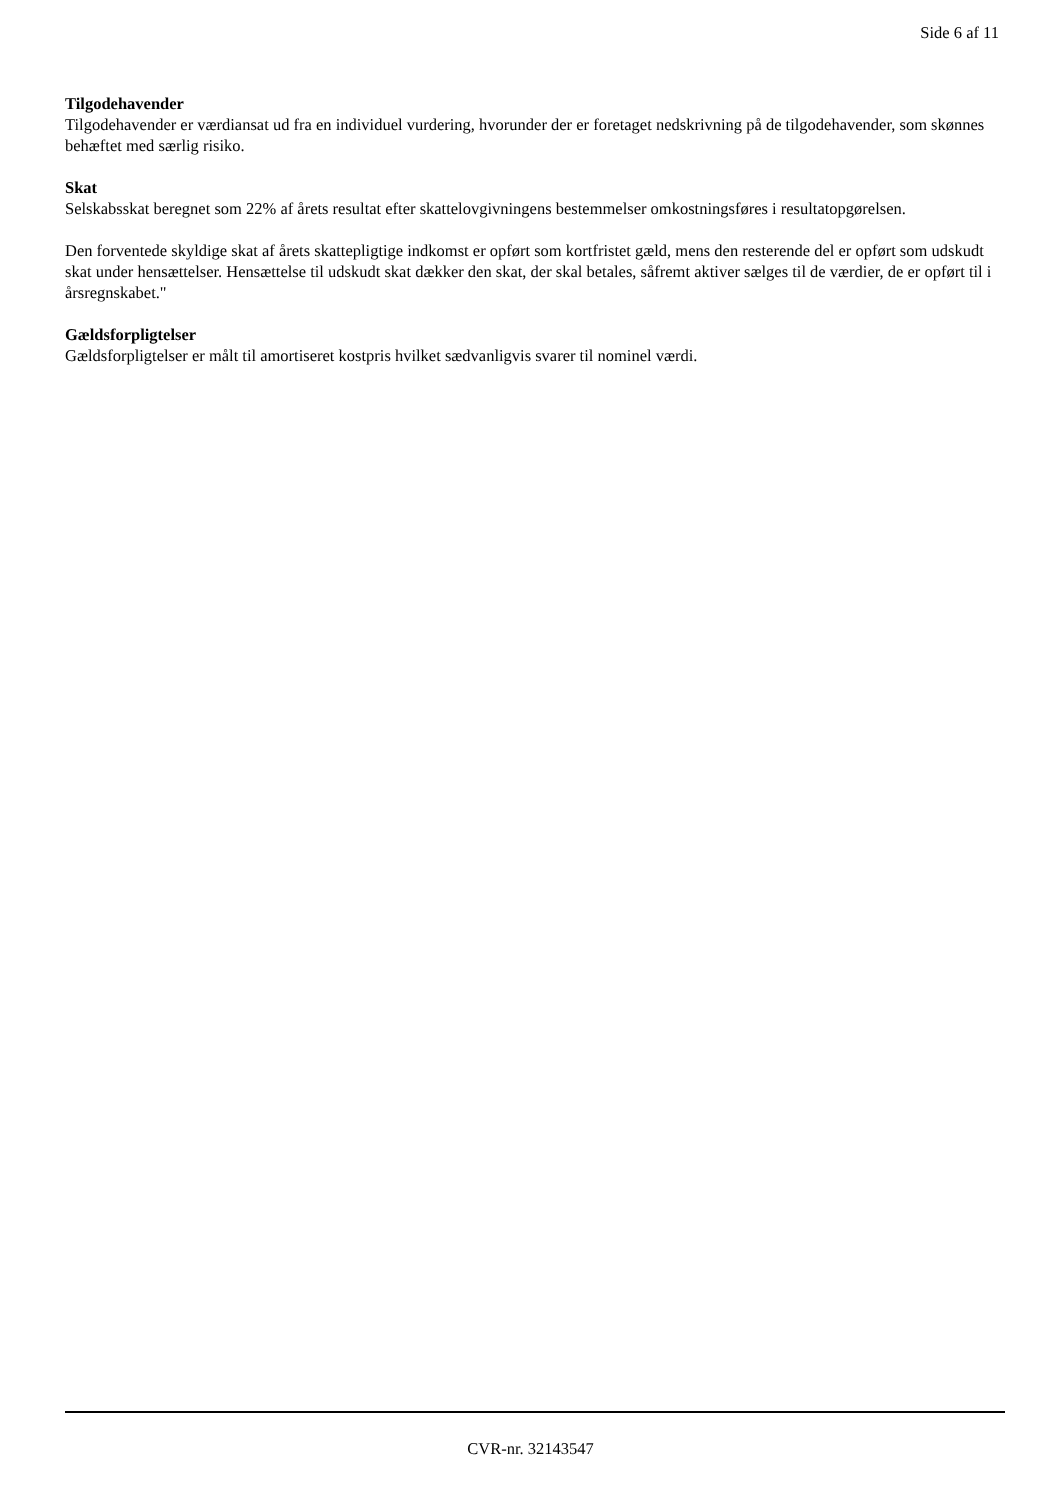Side 6 af 11
Tilgodehavender
Tilgodehavender er værdiansat ud fra en individuel vurdering, hvorunder der er foretaget nedskrivning på de tilgodehavender, som skønnes behæftet med særlig risiko.
Skat
Selskabsskat beregnet som 22% af årets resultat efter skattelovgivningens bestemmelser omkostningsføres i resultatopgørelsen.
Den forventede skyldige skat af årets skattepligtige indkomst er opført som kortfristet gæld, mens den resterende del er opført som udskudt skat under hensættelser. Hensættelse til udskudt skat dækker den skat, der skal betales, såfremt aktiver sælges til de værdier, de er opført til i årsregnskabet."
Gældsforpligtelser
Gældsforpligtelser er målt til amortiseret kostpris hvilket sædvanligvis svarer til nominel værdi.
CVR-nr. 32143547